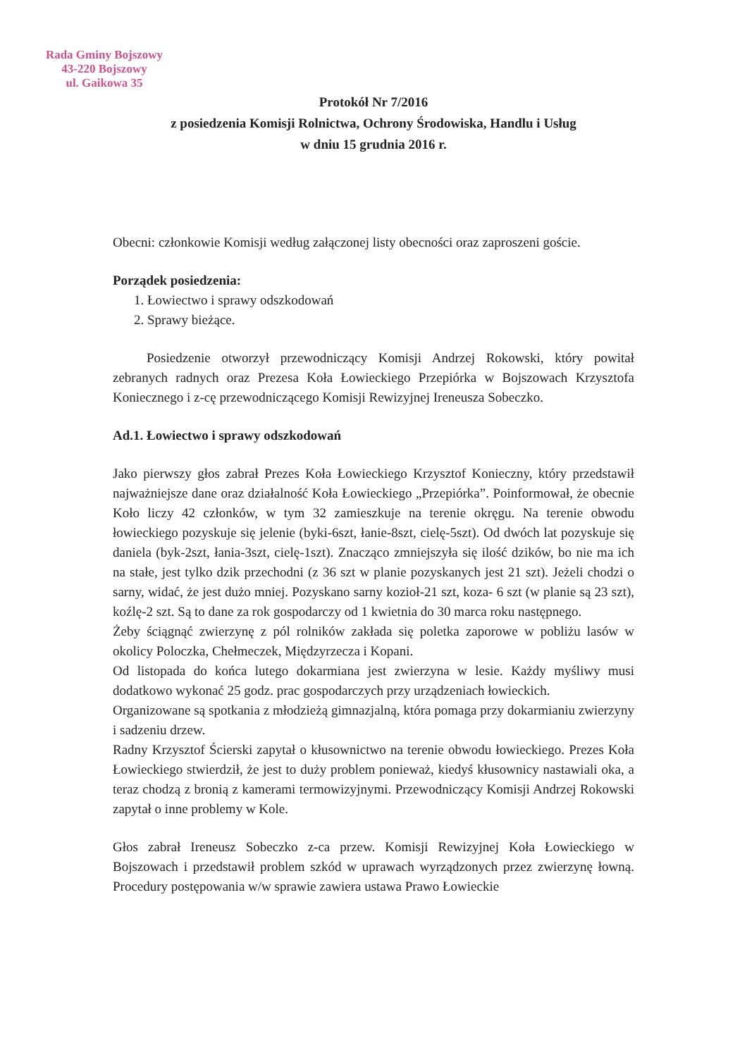Rada Gminy Bojszowy
43-220 Bojszowy
ul. Gaikowa 35
Protokół Nr 7/2016
z posiedzenia Komisji Rolnictwa, Ochrony Środowiska, Handlu i Usług
w dniu 15 grudnia 2016 r.
Obecni: członkowie Komisji według załączonej listy obecności oraz zaproszeni goście.
Porządek posiedzenia:
1. Łowiectwo i sprawy odszkodowań
2. Sprawy bieżące.
Posiedzenie otworzył przewodniczący Komisji Andrzej Rokowski, który powitał zebranych radnych oraz Prezesa Koła Łowieckiego Przepiórka w Bojszowach Krzysztofa Koniecznego i z-cę przewodniczącego Komisji Rewizyjnej Ireneusza Sobeczko.
Ad.1. Łowiectwo i sprawy odszkodowań
Jako pierwszy głos zabrał Prezes Koła Łowieckiego Krzysztof Konieczny, który przedstawił najważniejsze dane oraz działalność Koła Łowieckiego „Przepiórka”. Poinformował, że obecnie Koło liczy 42 członków, w tym 32 zamieszkuje na terenie okręgu. Na terenie obwodu łowieckiego pozyskuje się jelenie (byki-6szt, łanie-8szt, cielę-5szt). Od dwóch lat pozyskuje się daniela (byk-2szt, łania-3szt, cielę-1szt). Znacząco zmniejszyła się ilość dzików, bo nie ma ich na stałe, jest tylko dzik przechodni (z 36 szt w planie pozyskanych jest 21 szt). Jeżeli chodzi o sarny, widać, że jest dużo mniej. Pozyskano sarny kozioł-21 szt, koza- 6 szt (w planie są 23 szt), koźlę-2 szt. Są to dane za rok gospodarczy od 1 kwietnia do 30 marca roku następnego.
Żeby ściągnąć zwierzynę z pól rolników zakłada się poletka zaporowe w pobliżu lasów w okolicy Poloczka, Chełmeczek, Międzyrzecza i Kopani.
Od listopada do końca lutego dokarmiana jest zwierzyna w lesie. Każdy myśliwy musi dodatkowo wykonać 25 godz. prac gospodarczych przy urządzeniach łowieckich.
Organizowane są spotkania z młodzieżą gimnazjalną, która pomaga przy dokarmianiu zwierzyny i sadzeniu drzew.
Radny Krzysztof Ścierski zapytał o kłusownictwo na terenie obwodu łowieckiego. Prezes Koła Łowieckiego stwierdził, że jest to duży problem ponieważ, kiedyś kłusownicy nastawiali oka, a teraz chodzą z bronią z kamerami termowizyjnymi. Przewodniczący Komisji Andrzej Rokowski zapytał o inne problemy w Kole.
Głos zabrał Ireneusz Sobeczko z-ca przew. Komisji Rewizyjnej Koła Łowieckiego w Bojszowach i przedstawił problem szkód w uprawach wyrządzonych przez zwierzynę łowną. Procedury postępowania w/w sprawie zawiera ustawa Prawo Łowieckie